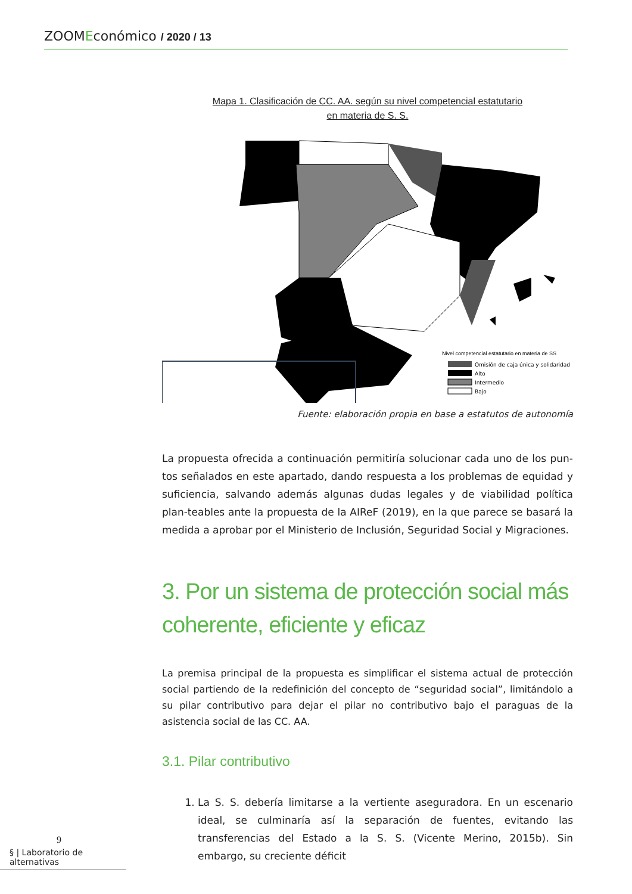ZOOMEconómico / 2020 / 13
Mapa 1. Clasificación de CC. AA. según su nivel competencial estatutario
en materia de S. S.
Nivel competencial estatutario en materia de SS
Omisión de caja única y solidaridad
Alto
Intermedio
Bajo
Fuente: elaboración propia en base a estatutos de autonomía
La propuesta ofrecida a continuación permitiría solucionar cada uno de los pun-tos señalados en este apartado, dando respuesta a los problemas de equidad y suficiencia, salvando además algunas dudas legales y de viabilidad política plan-teables ante la propuesta de la AIReF (2019), en la que parece se basará la medida a aprobar por el Ministerio de Inclusión, Seguridad Social y Migraciones.
3. Por un sistema de protección social más coherente, eficiente y eficaz
La premisa principal de la propuesta es simplificar el sistema actual de protección social partiendo de la redefinición del concepto de “seguridad social”, limitándolo a su pilar contributivo para dejar el pilar no contributivo bajo el paraguas de la asistencia social de las CC. AA.
3.1. Pilar contributivo
1. La S. S. debería limitarse a la vertiente aseguradora. En un escenario ideal, se culminaría así la separación de fuentes, evitando las transferencias del Estado a la S. S. (Vicente Merino, 2015b). Sin embargo, su creciente déficit
9
§ | Laboratorio de alternativas